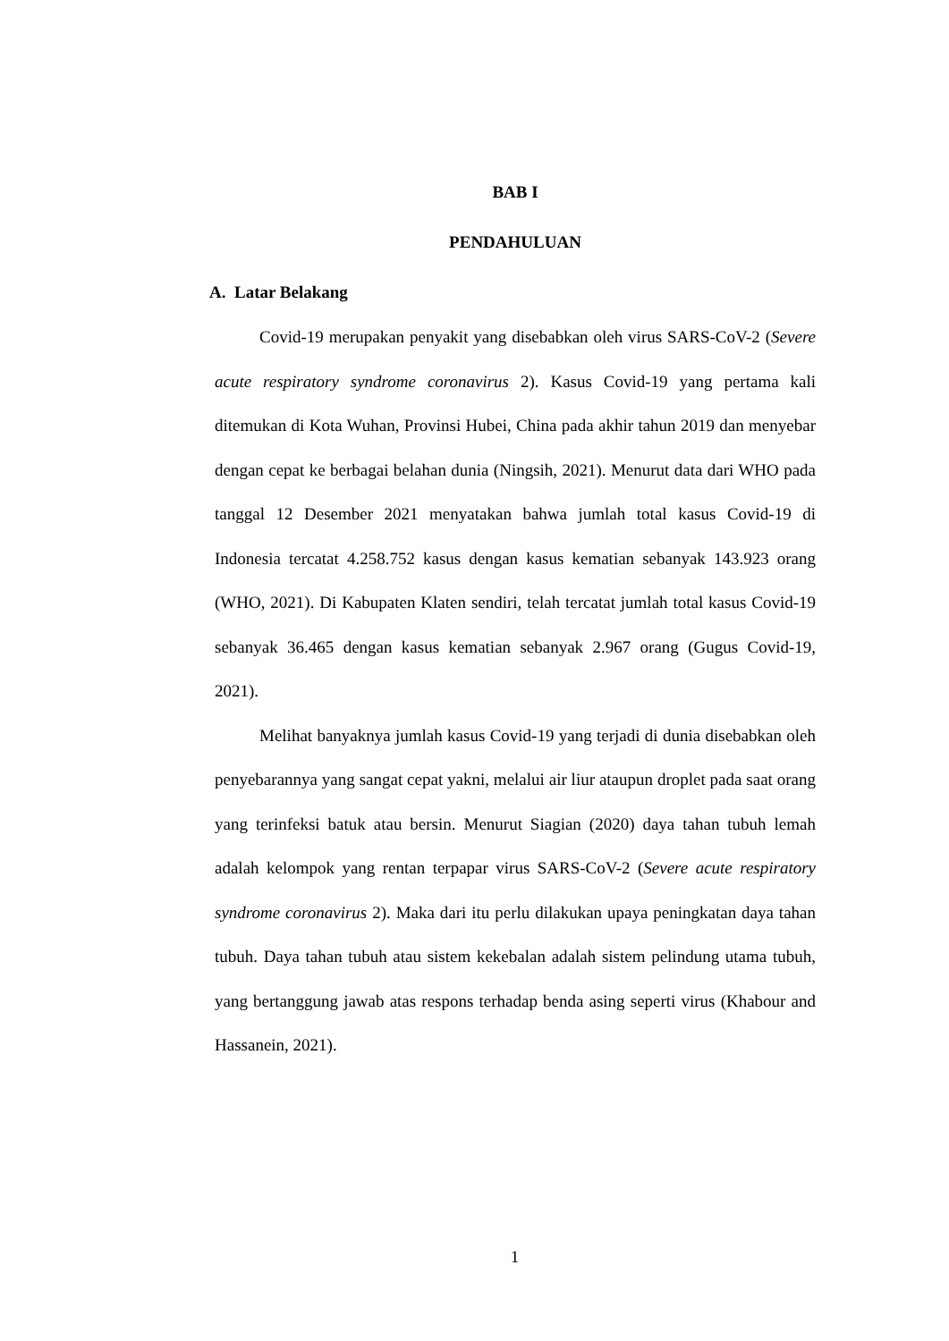BAB I
PENDAHULUAN
A. Latar Belakang
Covid-19 merupakan penyakit yang disebabkan oleh virus SARS-CoV-2 (Severe acute respiratory syndrome coronavirus 2). Kasus Covid-19 yang pertama kali ditemukan di Kota Wuhan, Provinsi Hubei, China pada akhir tahun 2019 dan menyebar dengan cepat ke berbagai belahan dunia (Ningsih, 2021). Menurut data dari WHO pada tanggal 12 Desember 2021 menyatakan bahwa jumlah total kasus Covid-19 di Indonesia tercatat 4.258.752 kasus dengan kasus kematian sebanyak 143.923 orang (WHO, 2021). Di Kabupaten Klaten sendiri, telah tercatat jumlah total kasus Covid-19 sebanyak 36.465 dengan kasus kematian sebanyak 2.967 orang (Gugus Covid-19, 2021).
Melihat banyaknya jumlah kasus Covid-19 yang terjadi di dunia disebabkan oleh penyebarannya yang sangat cepat yakni, melalui air liur ataupun droplet pada saat orang yang terinfeksi batuk atau bersin. Menurut Siagian (2020) daya tahan tubuh lemah adalah kelompok yang rentan terpapar virus SARS-CoV-2 (Severe acute respiratory syndrome coronavirus 2). Maka dari itu perlu dilakukan upaya peningkatan daya tahan tubuh. Daya tahan tubuh atau sistem kekebalan adalah sistem pelindung utama tubuh, yang bertanggung jawab atas respons terhadap benda asing seperti virus (Khabour and Hassanein, 2021).
1